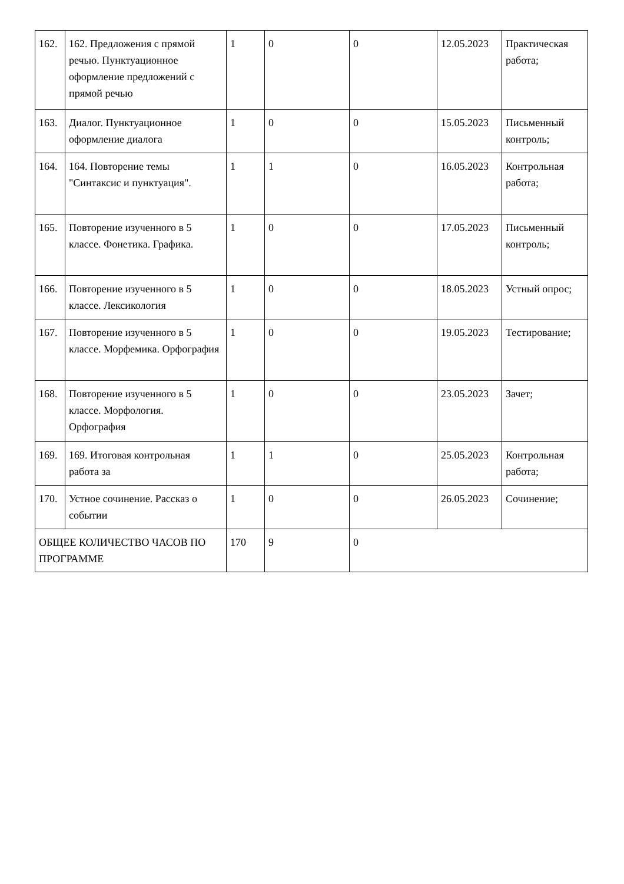| 162. | 162. Предложения с прямой речью. Пунктуационное оформление предложений с прямой речью | 1 | 0 | 0 | 12.05.2023 | Практическая работа; |
| 163. | Диалог. Пунктуационное оформление диалога | 1 | 0 | 0 | 15.05.2023 | Письменный контроль; |
| 164. | 164. Повторение темы "Синтаксис и пунктуация". | 1 | 1 | 0 | 16.05.2023 | Контрольная работа; |
| 165. | Повторение изученного в 5 классе. Фонетика. Графика. | 1 | 0 | 0 | 17.05.2023 | Письменный контроль; |
| 166. | Повторение изученного в 5 классе. Лексикология | 1 | 0 | 0 | 18.05.2023 | Устный опрос; |
| 167. | Повторение изученного в 5 классе. Морфемика. Орфография | 1 | 0 | 0 | 19.05.2023 | Тестирование; |
| 168. | Повторение изученного в 5 классе. Морфология. Орфография | 1 | 0 | 0 | 23.05.2023 | Зачет; |
| 169. | 169. Итоговая контрольная работа за | 1 | 1 | 0 | 25.05.2023 | Контрольная работа; |
| 170. | Устное сочинение. Рассказ о событии | 1 | 0 | 0 | 26.05.2023 | Сочинение; |
| ОБЩЕЕ КОЛИЧЕСТВО ЧАСОВ ПО ПРОГРАММЕ | | 170 | 9 | 0 | | |